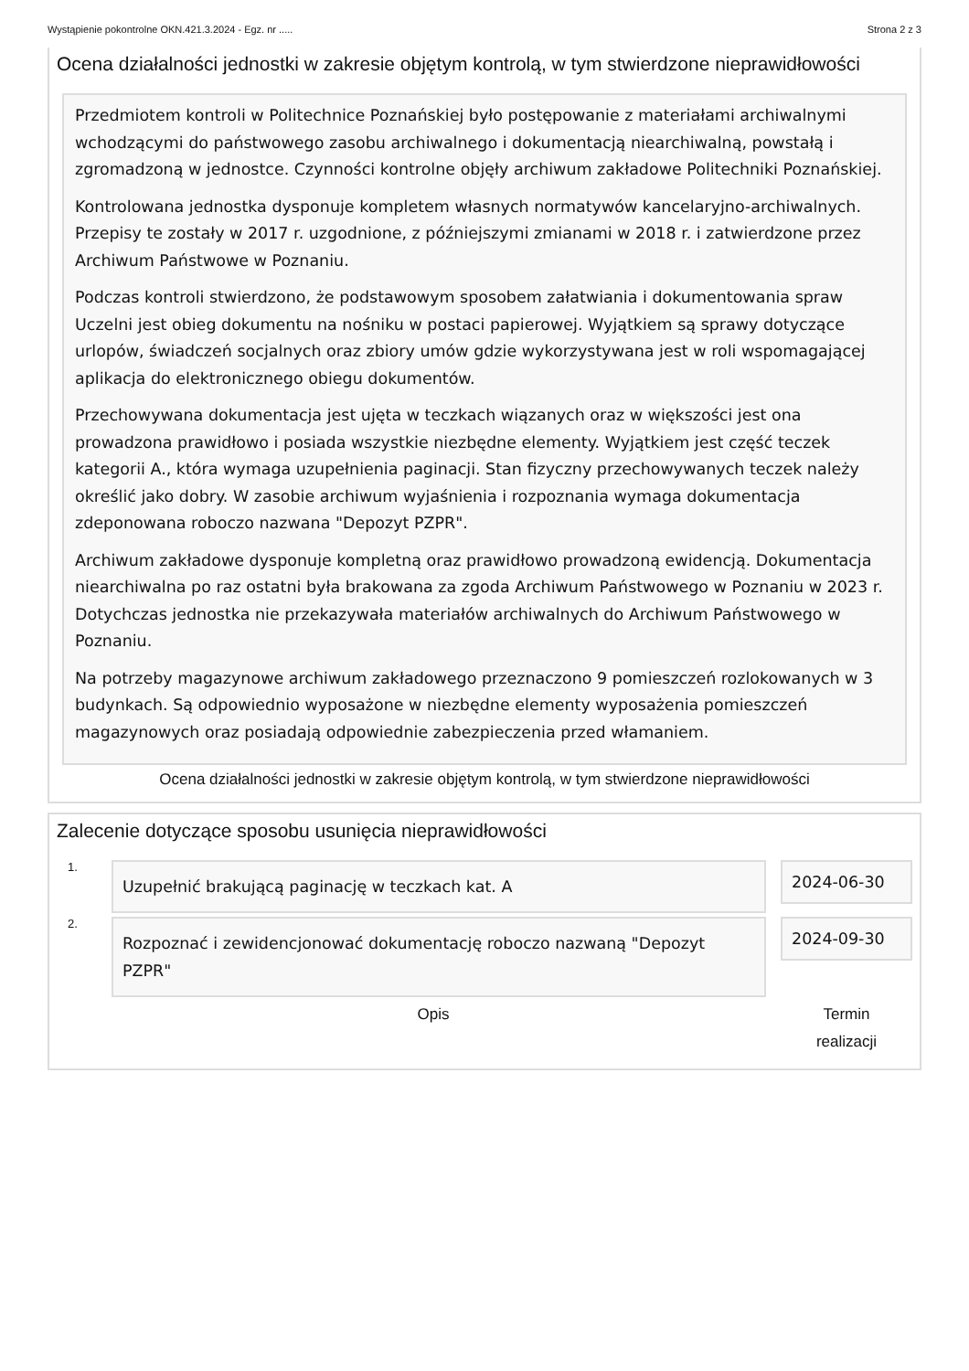Wystąpienie pokontrolne OKN.421.3.2024 - Egz. nr ..... Strona 2 z 3
Ocena działalności jednostki w zakresie objętym kontrolą, w tym stwierdzone nieprawidłowości
Przedmiotem kontroli w Politechnice Poznańskiej było postępowanie z materiałami archiwalnymi wchodzącymi do państwowego zasobu archiwalnego i dokumentacją niearchiwalną, powstałą i zgromadzoną w jednostce. Czynności kontrolne objęły archiwum zakładowe Politechniki Poznańskiej.
Kontrolowana jednostka dysponuje kompletem własnych normatywów kancelaryjno-archiwalnych. Przepisy te zostały w 2017 r. uzgodnione, z późniejszymi zmianami w 2018 r. i zatwierdzone przez Archiwum Państwowe w Poznaniu.
Podczas kontroli stwierdzono, że podstawowym sposobem załatwiania i dokumentowania spraw Uczelni jest obieg dokumentu na nośniku w postaci papierowej. Wyjątkiem są sprawy dotyczące urlopów, świadczeń socjalnych oraz zbiory umów gdzie wykorzystywana jest w roli wspomagającej aplikacja do elektronicznego obiegu dokumentów.
Przechowywana dokumentacja jest ujęta w teczkach wiązanych oraz w większości jest ona prowadzona prawidłowo i posiada wszystkie niezbędne elementy. Wyjątkiem jest część teczek kategorii A., która wymaga uzupełnienia paginacji. Stan fizyczny przechowywanych teczek należy określić jako dobry. W zasobie archiwum wyjaśnienia i rozpoznania wymaga dokumentacja zdeponowana roboczo nazwana "Depozyt PZPR".
Archiwum zakładowe dysponuje kompletną oraz prawidłowo prowadzoną ewidencją. Dokumentacja niearchiwalna po raz ostatni była brakowana za zgoda Archiwum Państwowego w Poznaniu w 2023 r. Dotychczas jednostka nie przekazywała materiałów archiwalnych do Archiwum Państwowego w Poznaniu.
Na potrzeby magazynowe archiwum zakładowego przeznaczono 9 pomieszczeń rozlokowanych w 3 budynkach. Są odpowiednio wyposażone w niezbędne elementy wyposażenia pomieszczeń magazynowych oraz posiadają odpowiednie zabezpieczenia przed włamaniem.
Ocena działalności jednostki w zakresie objętym kontrolą, w tym stwierdzone nieprawidłowości
Zalecenie dotyczące sposobu usunięcia nieprawidłowości
1.
Uzupełnić brakującą paginację w teczkach kat. A
2024-06-30
2.
Rozpoznać i zewidencjonować dokumentację roboczo nazwaną "Depozyt PZPR"
2024-09-30
Opis Termin
realizacji